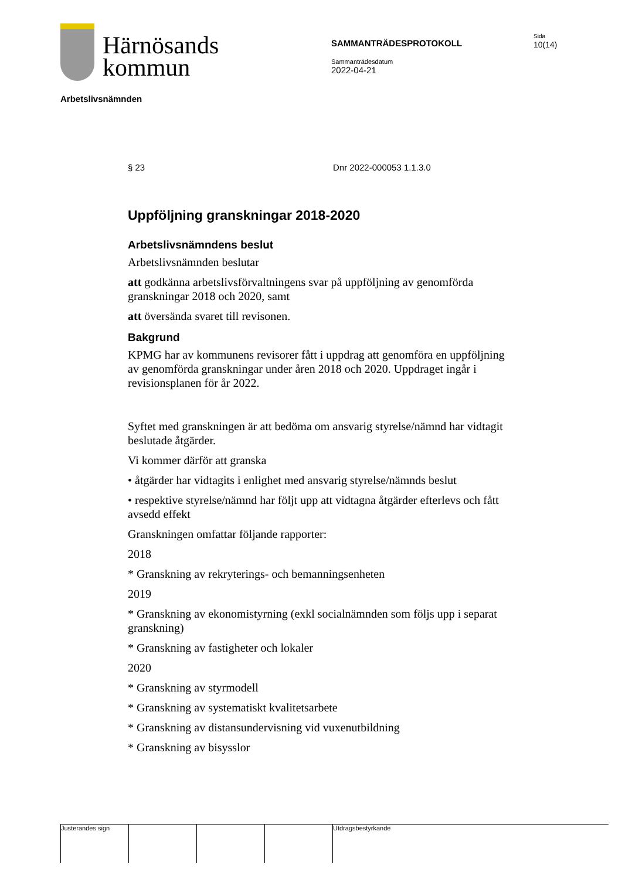Härnösands
kommun
SAMMANTRÄDESPROTOKOLL
Sammanträdesdatum
2022-04-21
Sida
10(14)
Arbetslivsnämnden
§ 23 Dnr 2022-000053 1.1.3.0
Uppföljning granskningar 2018-2020
Arbetslivsnämndens beslut
Arbetslivsnämnden beslutar
att godkänna arbetslivsförvaltningens svar på uppföljning av genomförda granskningar 2018 och 2020, samt
att översända svaret till revisonen.
Bakgrund
KPMG har av kommunens revisorer fått i uppdrag att genomföra en uppföljning av genomförda granskningar under åren 2018 och 2020. Uppdraget ingår i revisionsplanen för år 2022.
Syftet med granskningen är att bedöma om ansvarig styrelse/nämnd har vidtagit beslutade åtgärder.
Vi kommer därför att granska
• åtgärder har vidtagits i enlighet med ansvarig styrelse/nämnds beslut
• respektive styrelse/nämnd har följt upp att vidtagna åtgärder efterlevs och fått avsedd effekt
Granskningen omfattar följande rapporter:
2018
* Granskning av rekryterings- och bemanningsenheten
2019
* Granskning av ekonomistyrning (exkl socialnämnden som följs upp i separat granskning)
* Granskning av fastigheter och lokaler
2020
* Granskning av styrmodell
* Granskning av systematiskt kvalitetsarbete
* Granskning av distansundervisning vid vuxenutbildning
* Granskning av bisysslor
Justerandes sign Utdragsbestyrkande